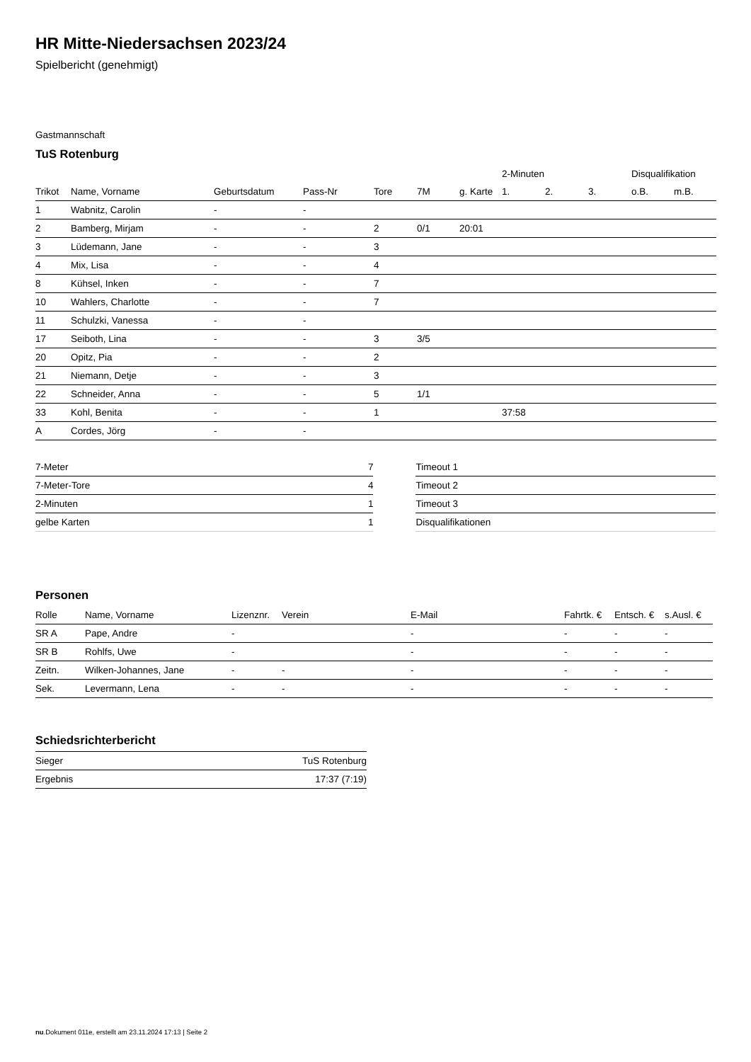HR Mitte-Niedersachsen 2023/24
Spielbericht (genehmigt)
Gastmannschaft
TuS Rotenburg
| | | | | | | | 2-Minuten | | | Disqualifikation | |
| --- | --- | --- | --- | --- | --- | --- | --- | --- | --- | --- | --- |
| Trikot | Name, Vorname | Geburtsdatum | Pass-Nr | Tore | 7M | g. Karte | 1. | 2. | 3. | o.B. | m.B. |
| 1 | Wabnitz, Carolin | - | - | | | | | | | | |
| 2 | Bamberg, Mirjam | - | - | 2 | 0/1 | 20:01 | | | | | |
| 3 | Lüdemann, Jane | - | - | 3 | | | | | | | |
| 4 | Mix, Lisa | - | - | 4 | | | | | | | |
| 8 | Kühsel, Inken | - | - | 7 | | | | | | | |
| 10 | Wahlers, Charlotte | - | - | 7 | | | | | | | |
| 11 | Schulzki, Vanessa | - | - | | | | | | | | |
| 17 | Seiboth, Lina | - | - | 3 | 3/5 | | | | | | |
| 20 | Opitz, Pia | - | - | 2 | | | | | | | |
| 21 | Niemann, Detje | - | - | 3 | | | | | | | |
| 22 | Schneider, Anna | - | - | 5 | 1/1 | | | | | | |
| 33 | Kohl, Benita | - | - | 1 | | | 37:58 | | | | |
| A | Cordes, Jörg | - | - | | | | | | | | |
| 7-Meter | 7 |
| 7-Meter-Tore | 4 |
| 2-Minuten | 1 |
| gelbe Karten | 1 |
| Timeout 1 |
| Timeout 2 |
| Timeout 3 |
| Disqualifikationen |
Personen
| Rolle | Name, Vorname | Lizenznr. | Verein | E-Mail | Fahrtk. € | Entsch. € | s.Ausl. € |
| --- | --- | --- | --- | --- | --- | --- | --- |
| SR A | Pape, Andre | - | | - | - | - | - |
| SR B | Rohlfs, Uwe | - | | - | - | - | - |
| Zeitn. | Wilken-Johannes, Jane | - | - | - | - | - | - |
| Sek. | Levermann, Lena | - | - | - | - | - | - |
Schiedsrichterbericht
| Sieger | TuS Rotenburg |
| Ergebnis | 17:37 (7:19) |
nu.Dokument 011e, erstellt am 23.11.2024 17:13 | Seite 2